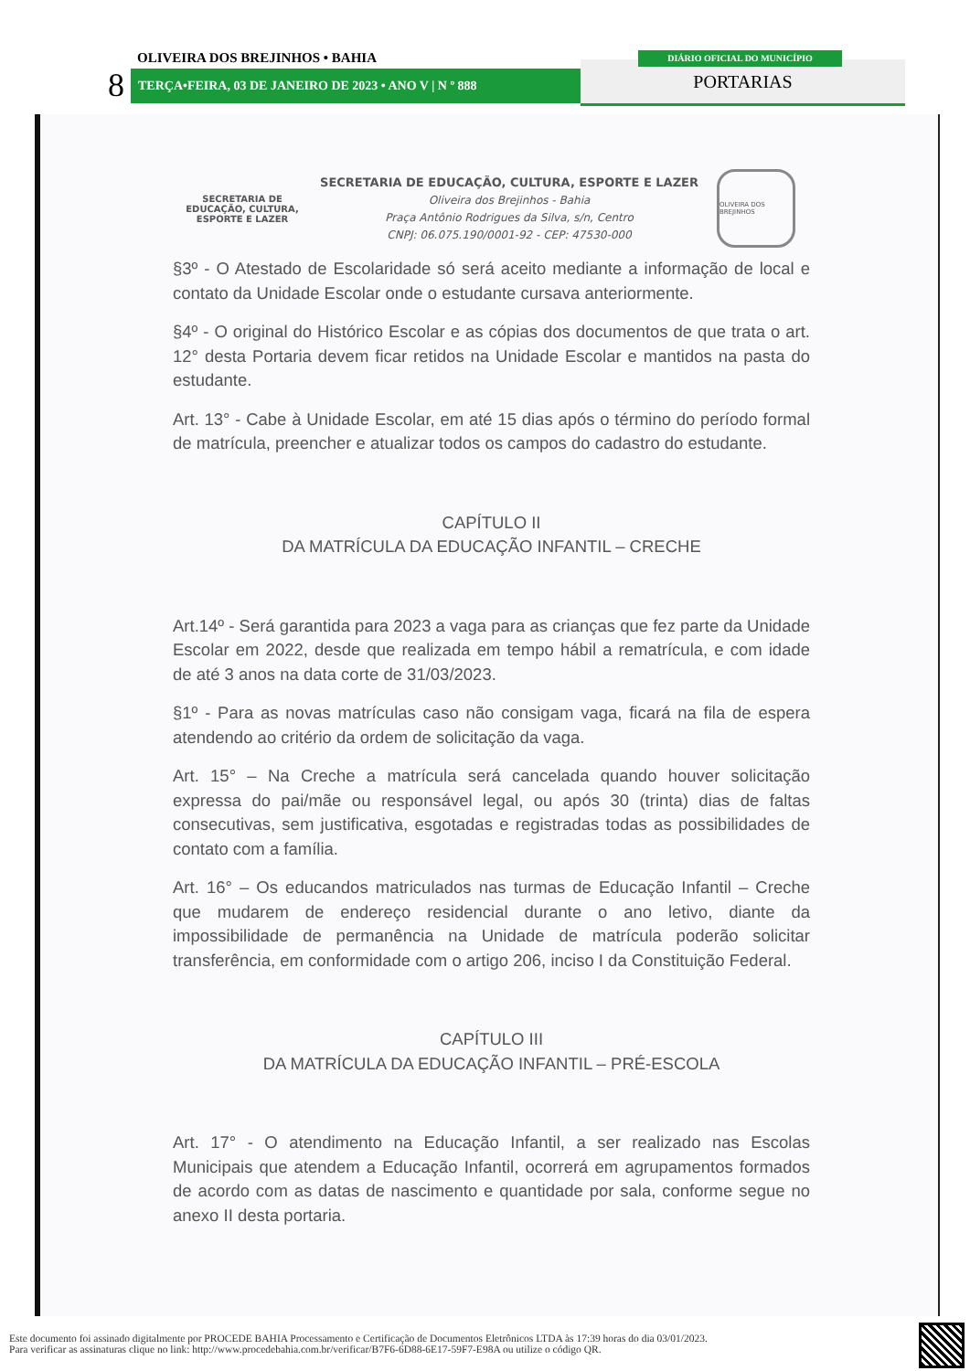OLIVEIRA DOS BREJINHOS • BAHIA
8 TERÇA•FEIRA, 03 DE JANEIRO DE 2023 • ANO V | N º 888 PORTARIAS
DIÁRIO OFICIAL DO MUNICÍPIO
SECRETARIA DE
EDUCAÇÃO, CULTURA,
ESPORTE E LAZER
SECRETARIA DE EDUCAÇÃO, CULTURA, ESPORTE E LAZER
Oliveira dos Brejinhos - Bahia
Praça Antônio Rodrigues da Silva, s/n, Centro
CNPJ: 06.075.190/0001-92 - CEP: 47530-000
OLIVEIRA DOS BREJINHOS
§3º - O Atestado de Escolaridade só será aceito mediante a informação de local e contato da Unidade Escolar onde o estudante cursava anteriormente.
§4º - O original do Histórico Escolar e as cópias dos documentos de que trata o art. 12° desta Portaria devem ficar retidos na Unidade Escolar e mantidos na pasta do estudante.
Art. 13° - Cabe à Unidade Escolar, em até 15 dias após o término do período formal de matrícula, preencher e atualizar todos os campos do cadastro do estudante.
CAPÍTULO II
DA MATRÍCULA DA EDUCAÇÃO INFANTIL – CRECHE
Art.14º - Será garantida para 2023 a vaga para as crianças que fez parte da Unidade Escolar em 2022, desde que realizada em tempo hábil a rematrícula, e com idade de até 3 anos na data corte de 31/03/2023.
§1º - Para as novas matrículas caso não consigam vaga, ficará na fila de espera atendendo ao critério da ordem de solicitação da vaga.
Art. 15° – Na Creche a matrícula será cancelada quando houver solicitação expressa do pai/mãe ou responsável legal, ou após 30 (trinta) dias de faltas consecutivas, sem justificativa, esgotadas e registradas todas as possibilidades de contato com a família.
Art. 16° – Os educandos matriculados nas turmas de Educação Infantil – Creche que mudarem de endereço residencial durante o ano letivo, diante da impossibilidade de permanência na Unidade de matrícula poderão solicitar transferência, em conformidade com o artigo 206, inciso I da Constituição Federal.
CAPÍTULO III
DA MATRÍCULA DA EDUCAÇÃO INFANTIL – PRÉ-ESCOLA
Art. 17° - O atendimento na Educação Infantil, a ser realizado nas Escolas Municipais que atendem a Educação Infantil, ocorrerá em agrupamentos formados de acordo com as datas de nascimento e quantidade por sala, conforme segue no anexo II desta portaria.
Este documento foi assinado digitalmente por PROCEDE BAHIA Processamento e Certificação de Documentos Eletrônicos LTDA às 17:39 horas do dia 03/01/2023.
Para verificar as assinaturas clique no link: http://www.procedebahia.com.br/verificar/B7F6-6D88-6E17-59F7-E98A ou utilize o código QR.